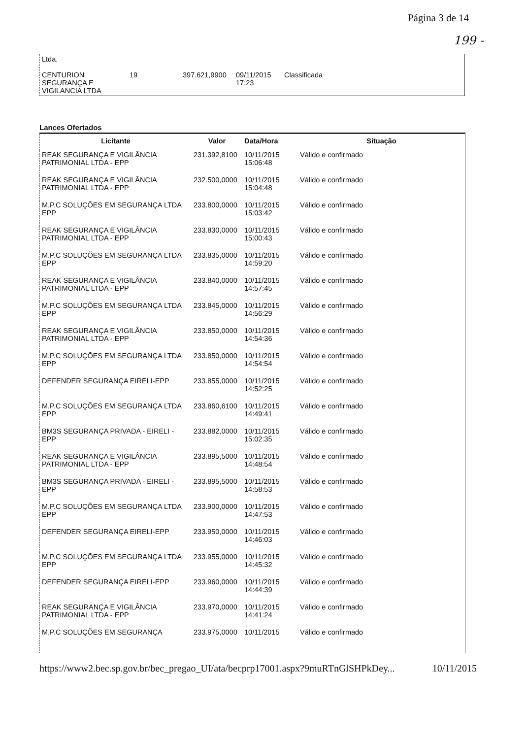Página 3 de 14
199 -
| Ltda. | | | | |
| CENTURION SEGURANÇA E VIGILANCIA LTDA | 19 | 397.621,9900 | 09/11/2015 17:23 | Classificada |
Lances Ofertados
| Licitante | Valor | Data/Hora | Situação |
| --- | --- | --- | --- |
| REAK SEGURANÇA E VIGILÂNCIA PATRIMONIAL LTDA - EPP | 231.392,8100 | 10/11/2015 15:06:48 | Válido e confirmado |
| REAK SEGURANÇA E VIGILÂNCIA PATRIMONIAL LTDA - EPP | 232.500,0000 | 10/11/2015 15:04:48 | Válido e confirmado |
| M.P.C SOLUÇÕES EM SEGURANÇA LTDA EPP | 233.800,0000 | 10/11/2015 15:03:42 | Válido e confirmado |
| REAK SEGURANÇA E VIGILÂNCIA PATRIMONIAL LTDA - EPP | 233.830,0000 | 10/11/2015 15:00:43 | Válido e confirmado |
| M.P.C SOLUÇÕES EM SEGURANÇA LTDA EPP | 233.835,0000 | 10/11/2015 14:59:20 | Válido e confirmado |
| REAK SEGURANÇA E VIGILÂNCIA PATRIMONIAL LTDA - EPP | 233.840,0000 | 10/11/2015 14:57:45 | Válido e confirmado |
| M.P.C SOLUÇÕES EM SEGURANÇA LTDA EPP | 233.845,0000 | 10/11/2015 14:56:29 | Válido e confirmado |
| REAK SEGURANÇA E VIGILÂNCIA PATRIMONIAL LTDA - EPP | 233.850,0000 | 10/11/2015 14:54:36 | Válido e confirmado |
| M.P.C SOLUÇÕES EM SEGURANÇA LTDA EPP | 233.850,0000 | 10/11/2015 14:54:54 | Válido e confirmado |
| DEFENDER SEGURANÇA EIRELI-EPP | 233.855,0000 | 10/11/2015 14:52:25 | Válido e confirmado |
| M.P.C SOLUÇÕES EM SEGURANÇA LTDA EPP | 233.860,6100 | 10/11/2015 14:49:41 | Válido e confirmado |
| BM3S SEGURANÇA PRIVADA - EIRELI - EPP | 233.882,0000 | 10/11/2015 15:02:35 | Válido e confirmado |
| REAK SEGURANÇA E VIGILÂNCIA PATRIMONIAL LTDA - EPP | 233.895,5000 | 10/11/2015 14:48:54 | Válido e confirmado |
| BM3S SEGURANÇA PRIVADA - EIRELI - EPP | 233.895,5000 | 10/11/2015 14:58:53 | Válido e confirmado |
| M.P.C SOLUÇÕES EM SEGURANÇA LTDA EPP | 233.900,0000 | 10/11/2015 14:47:53 | Válido e confirmado |
| DEFENDER SEGURANÇA EIRELI-EPP | 233.950,0000 | 10/11/2015 14:46:03 | Válido e confirmado |
| M.P.C SOLUÇÕES EM SEGURANÇA LTDA EPP | 233.955,0000 | 10/11/2015 14:45:32 | Válido e confirmado |
| DEFENDER SEGURANÇA EIRELI-EPP | 233.960,0000 | 10/11/2015 14:44:39 | Válido e confirmado |
| REAK SEGURANÇA E VIGILÂNCIA PATRIMONIAL LTDA - EPP | 233.970,0000 | 10/11/2015 14:41:24 | Válido e confirmado |
| M.P.C SOLUÇÕES EM SEGURANÇA | 233.975,0000 | 10/11/2015 | Válido e confirmado |
https://www2.bec.sp.gov.br/bec_pregao_UI/ata/becprp17001.aspx?9muRTnGlSHPkDey... 10/11/2015